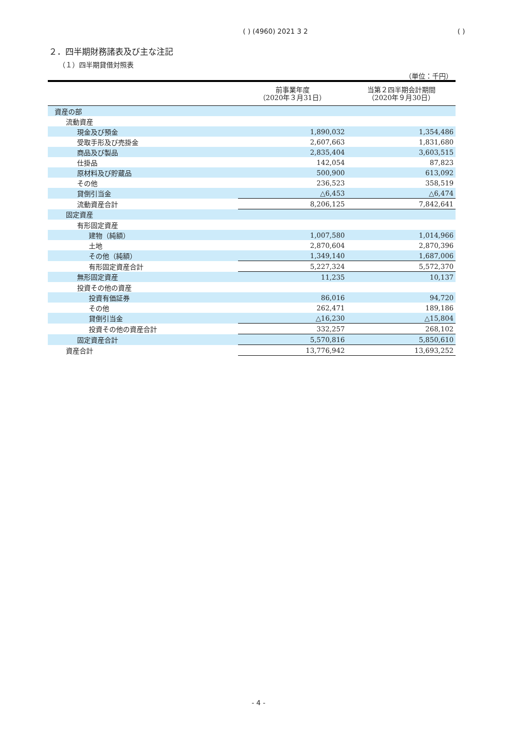( ) (4960) 2021 3 2 ( )
２．四半期財務諸表及び主な注記
（１）四半期貸借対照表
（単位：千円）
| | 前事業年度 （2020年３月31日） | 当第２四半期会計期間 （2020年９月30日） |
| --- | --- | --- |
| 資産の部 | | |
| 流動資産 | | |
| 現金及び預金 | 1,890,032 | 1,354,486 |
| 受取手形及び売掛金 | 2,607,663 | 1,831,680 |
| 商品及び製品 | 2,835,404 | 3,603,515 |
| 仕掛品 | 142,054 | 87,823 |
| 原材料及び貯蔵品 | 500,900 | 613,092 |
| その他 | 236,523 | 358,519 |
| 貸倒引当金 | △6,453 | △6,474 |
| 流動資産合計 | 8,206,125 | 7,842,641 |
| 固定資産 | | |
| 有形固定資産 | | |
| 建物（純額） | 1,007,580 | 1,014,966 |
| 土地 | 2,870,604 | 2,870,396 |
| その他（純額） | 1,349,140 | 1,687,006 |
| 有形固定資産合計 | 5,227,324 | 5,572,370 |
| 無形固定資産 | 11,235 | 10,137 |
| 投資その他の資産 | | |
| 投資有価証券 | 86,016 | 94,720 |
| その他 | 262,471 | 189,186 |
| 貸倒引当金 | △16,230 | △15,804 |
| 投資その他の資産合計 | 332,257 | 268,102 |
| 固定資産合計 | 5,570,816 | 5,850,610 |
| 資産合計 | 13,776,942 | 13,693,252 |
- 4 -